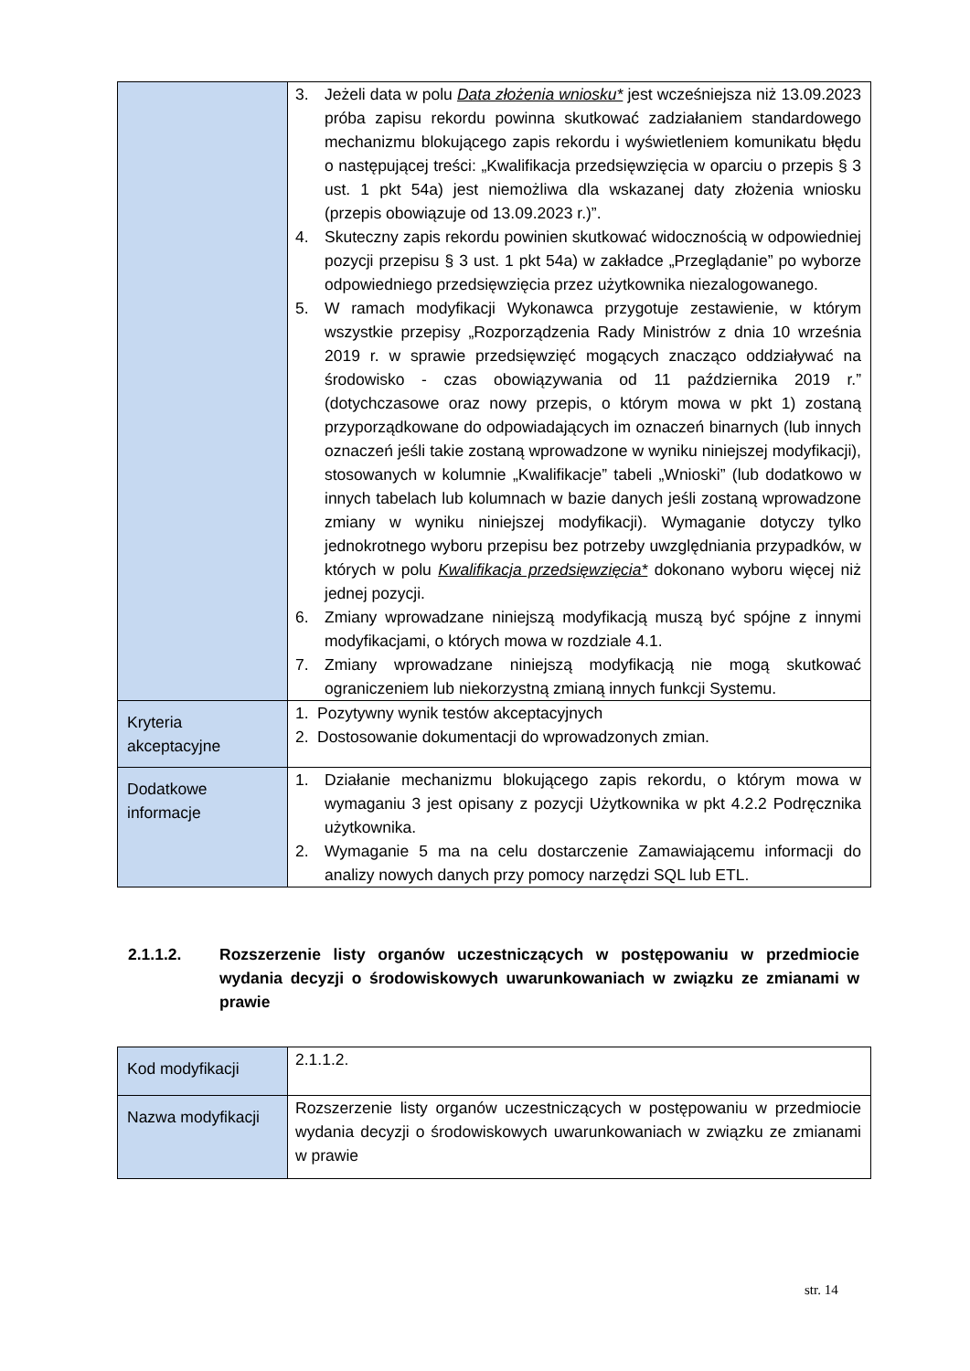| | 3. Jeżeli data w polu Data złożenia wniosku* jest wcześniejsza niż 13.09.2023 próba zapisu rekordu powinna skutkować zadziałaniem standardowego mechanizmu blokującego zapis rekordu i wyświetleniem komunikatu błędu o następującej treści: „Kwalifikacja przedsięwzięcia w oparciu o przepis § 3 ust. 1 pkt 54a) jest niemożliwa dla wskazanej daty złożenia wniosku (przepis obowiązuje od 13.09.2023 r.)”. 4. Skuteczny zapis rekordu powinien skutkować widocznością w odpowiedniej pozycji przepisu § 3 ust. 1 pkt 54a) w zakładce „Przeglądanie” po wyborze odpowiedniego przedsięwzięcia przez użytkownika niezalogowanego. 5. W ramach modyfikacji Wykonawca przygotuje zestawienie, w którym wszystkie przepisy „Rozporządzenia Rady Ministrów z dnia 10 września 2019 r. w sprawie przedsięwzięć mogących znacząco oddziaływać na środowisko - czas obowiązywania od 11 października 2019 r.” (dotychczasowe oraz nowy przepis, o którym mowa w pkt 1) zostaną przyporządkowane do odpowiadających im oznaczeń binarnych (lub innych oznaczeń jeśli takie zostaną wprowadzone w wyniku niniejszej modyfikacji), stosowanych w kolumnie „Kwalifikacje” tabeli „Wnioski” (lub dodatkowo w innych tabelach lub kolumnach w bazie danych jeśli zostaną wprowadzone zmiany w wyniku niniejszej modyfikacji). Wymaganie dotyczy tylko jednokrotnego wyboru przepisu bez potrzeby uwzględniania przypadków, w których w polu Kwalifikacja przedsięwzięcia* dokonano wyboru więcej niż jednej pozycji. 6. Zmiany wprowadzane niniejszą modyfikacją muszą być spójne z innymi modyfikacjami, o których mowa w rozdziale 4.1. 7. Zmiany wprowadzane niniejszą modyfikacją nie mogą skutkować ograniczeniem lub niekorzystną zmianą innych funkcji Systemu. |
| Kryteria akceptacyjne | 1. Pozytywny wynik testów akceptacyjnych 2. Dostosowanie dokumentacji do wprowadzonych zmian. |
| Dodatkowe informacje | 1. Działanie mechanizmu blokującego zapis rekordu, o którym mowa w wymaganiu 3 jest opisany z pozycji Użytkownika w pkt 4.2.2 Podręcznika użytkownika. 2. Wymaganie 5 ma na celu dostarczenie Zamawiającemu informacji do analizy nowych danych przy pomocy narzędzi SQL lub ETL. |
2.1.1.2. Rozszerzenie listy organów uczestniczących w postępowaniu w przedmiocie wydania decyzji o środowiskowych uwarunkowaniach w związku ze zmianami w prawie
| Kod modyfikacji | 2.1.1.2. |
| Nazwa modyfikacji | Rozszerzenie listy organów uczestniczących w postępowaniu w przedmiocie wydania decyzji o środowiskowych uwarunkowaniach w związku ze zmianami w prawie |
str. 14